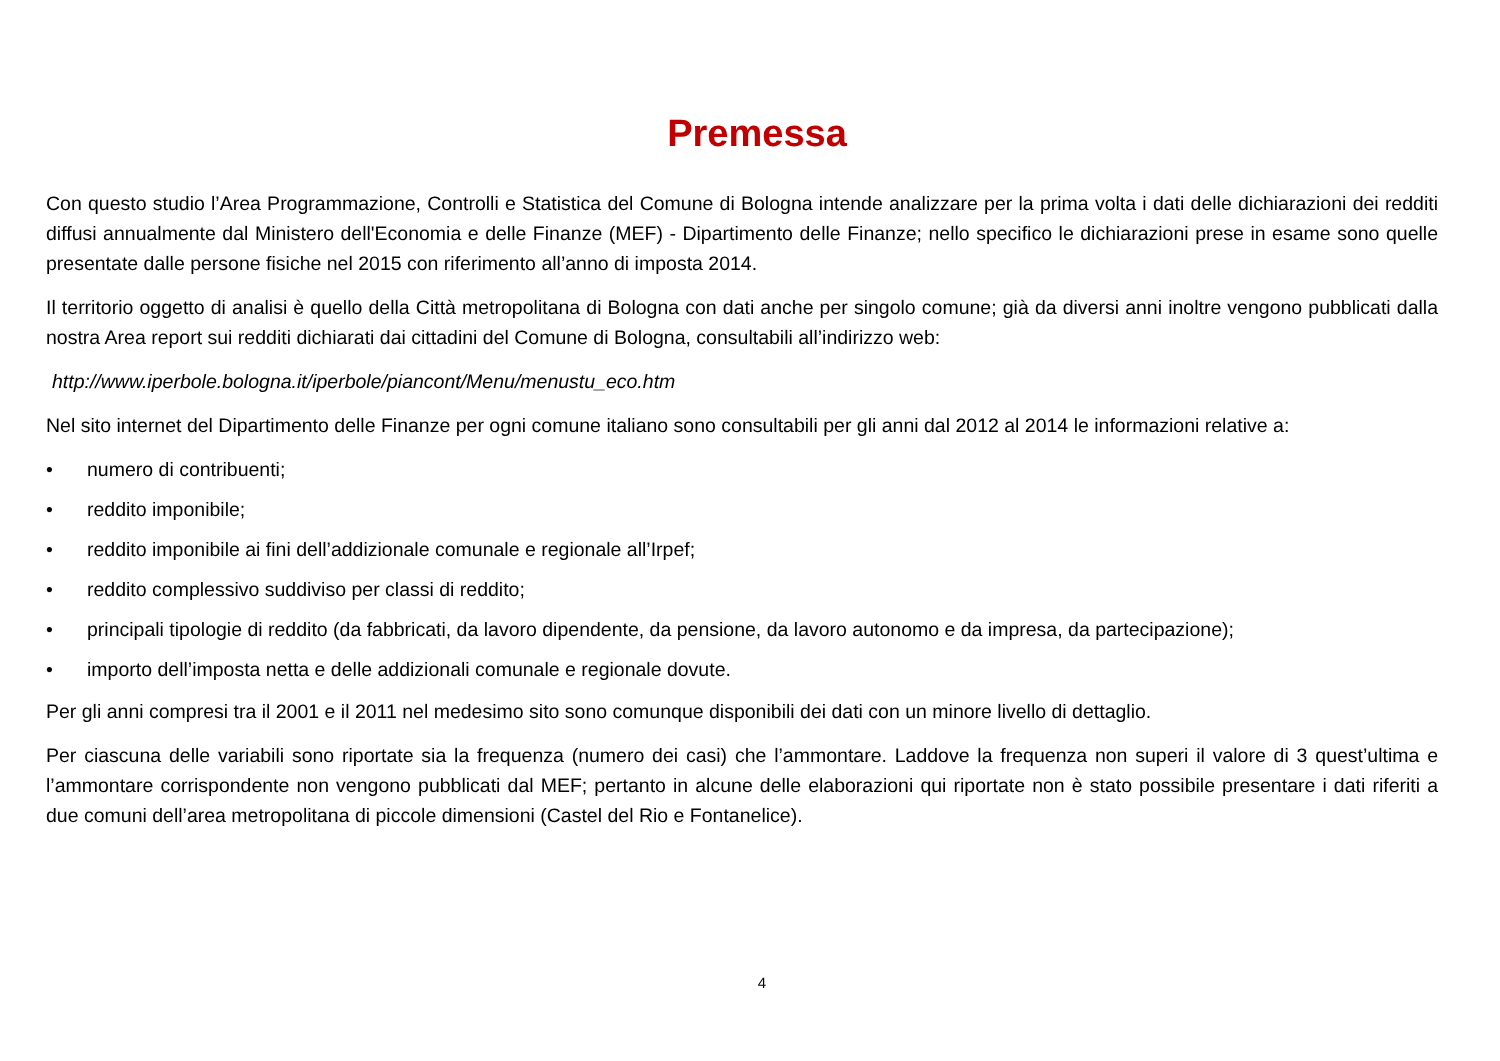Premessa
Con questo studio l’Area Programmazione, Controlli e Statistica del Comune di Bologna intende analizzare per la prima volta i dati delle dichiarazioni dei redditi diffusi annualmente dal Ministero dell'Economia e delle Finanze (MEF) - Dipartimento delle Finanze; nello specifico le dichiarazioni prese in esame sono quelle presentate dalle persone fisiche nel 2015 con riferimento all’anno di imposta 2014.
Il territorio oggetto di analisi è quello della Città metropolitana di Bologna con dati anche per singolo comune; già da diversi anni inoltre vengono pubblicati dalla nostra Area report sui redditi dichiarati dai cittadini del Comune di Bologna, consultabili all’indirizzo web:
http://www.iperbole.bologna.it/iperbole/piancont/Menu/menustu_eco.htm
Nel sito internet del Dipartimento delle Finanze per ogni comune italiano sono consultabili per gli anni dal 2012 al 2014 le informazioni relative a:
• numero di contribuenti;
• reddito imponibile;
• reddito imponibile ai fini dell’addizionale comunale e regionale all’Irpef;
• reddito complessivo suddiviso per classi di reddito;
• principali tipologie di reddito (da fabbricati, da lavoro dipendente, da pensione, da lavoro autonomo e da impresa, da partecipazione);
• importo dell’imposta netta e delle addizionali comunale e regionale dovute.
Per gli anni compresi tra il 2001 e il 2011 nel medesimo sito sono comunque disponibili dei dati con un minore livello di dettaglio.
Per ciascuna delle variabili sono riportate sia la frequenza (numero dei casi) che l’ammontare. Laddove la frequenza non superi il valore di 3 quest’ultima e l’ammontare corrispondente non vengono pubblicati dal MEF; pertanto in alcune delle elaborazioni qui riportate non è stato possibile presentare i dati riferiti a due comuni dell’area metropolitana di piccole dimensioni (Castel del Rio e Fontanelice).
4